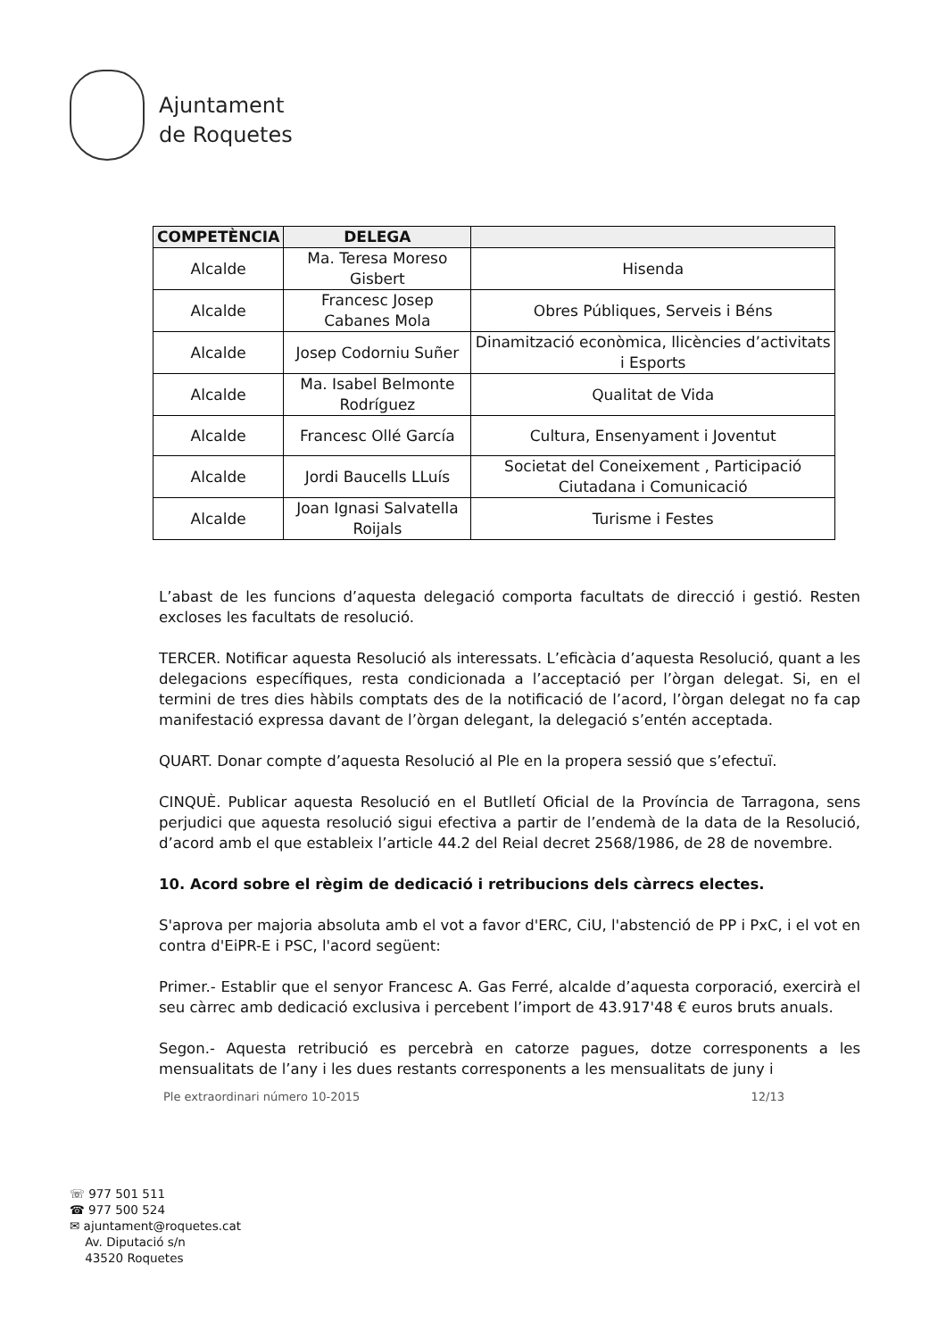Ajuntament
de Roquetes
| COMPETÈNCIA | DELEGA | |
| --- | --- | --- |
| Alcalde | Ma. Teresa Moreso Gisbert | Hisenda |
| Alcalde | Francesc Josep Cabanes Mola | Obres Públiques, Serveis i Béns |
| Alcalde | Josep Codorniu Suñer | Dinamització econòmica, llicències d’activitats i Esports |
| Alcalde | Ma. Isabel Belmonte Rodríguez | Qualitat de Vida |
| Alcalde | Francesc Ollé García | Cultura, Ensenyament i Joventut |
| Alcalde | Jordi Baucells LLuís | Societat del Coneixement , Participació Ciutadana i Comunicació |
| Alcalde | Joan Ignasi Salvatella Roijals | Turisme i Festes |
L’abast de les funcions d’aquesta delegació comporta facultats de direcció i gestió. Resten excloses les facultats de resolució.
TERCER. Notificar aquesta Resolució als interessats. L’eficàcia d’aquesta Resolució, quant a les delegacions específiques, resta condicionada a l’acceptació per l’òrgan delegat. Si, en el termini de tres dies hàbils comptats des de la notificació de l’acord, l’òrgan delegat no fa cap manifestació expressa davant de l’òrgan delegant, la delegació s’entén acceptada.
QUART. Donar compte d’aquesta Resolució al Ple en la propera sessió que s’efectuï.
CINQUÈ. Publicar aquesta Resolució en el Butlletí Oficial de la Província de Tarragona, sens perjudici que aquesta resolució sigui efectiva a partir de l’endemà de la data de la Resolució, d’acord amb el que estableix l’article 44.2 del Reial decret 2568/1986, de 28 de novembre.
10. Acord sobre el règim de dedicació i retribucions dels càrrecs electes.
S'aprova per majoria absoluta amb el vot a favor d'ERC, CiU, l'abstenció de PP i PxC, i el vot en contra d'EiPR-E i PSC, l'acord següent:
Primer.- Establir que el senyor Francesc A. Gas Ferré, alcalde d’aquesta corporació, exercirà el seu càrrec amb dedicació exclusiva i percebent l’import de 43.917'48 € euros bruts anuals.
Segon.- Aquesta retribució es percebrà en catorze pagues, dotze corresponents a les mensualitats de l’any i les dues restants corresponents a les mensualitats de juny i
Ple extraordinari número 10-2015 12/13
☏ 977 501 511
☎ 977 500 524
✉ ajuntament@roquetes.cat
Av. Diputació s/n
43520 Roquetes